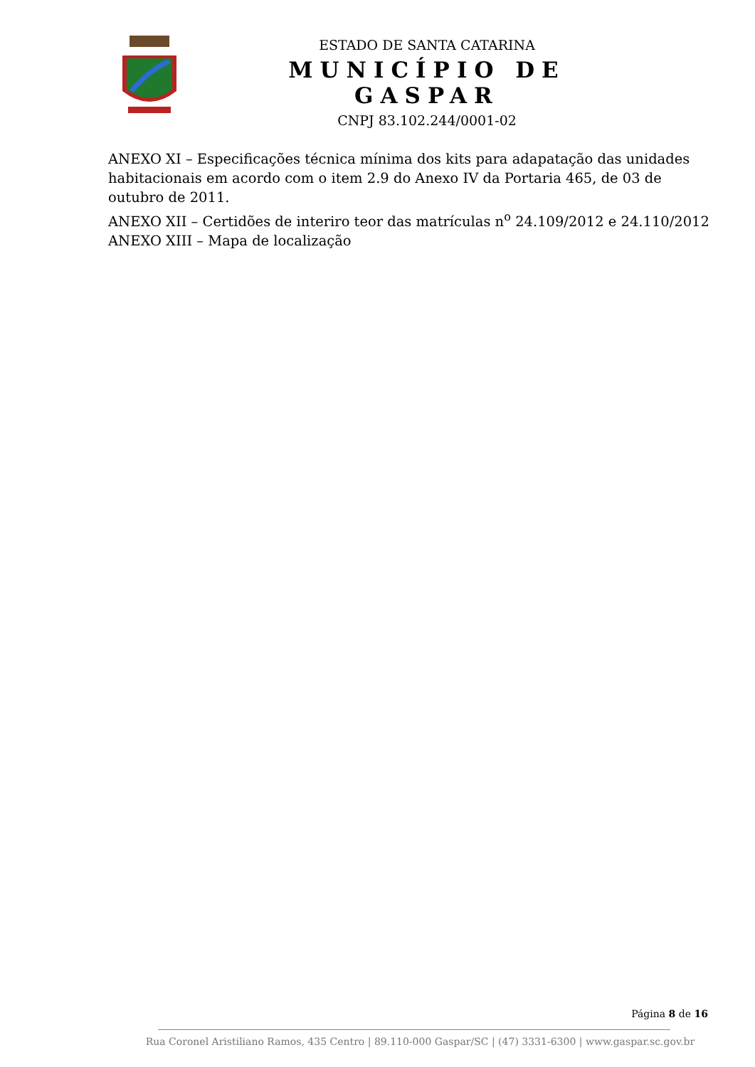ESTADO DE SANTA CATARINA
MUNICÍPIO DE GASPAR
CNPJ 83.102.244/0001-02
ANEXO XI – Especificações técnica mínima dos kits para adapatação das unidades habitacionais em acordo com o item 2.9 do Anexo IV da Portaria 465, de 03 de outubro de 2011.
ANEXO XII – Certidões de interiro teor das matrículas n<sup>o</sup> 24.109/2012 e 24.110/2012
ANEXO XIII – Mapa de localização
Página 8 de 16
Rua Coronel Aristiliano Ramos, 435 Centro | 89.110-000 Gaspar/SC | (47) 3331-6300 | www.gaspar.sc.gov.br